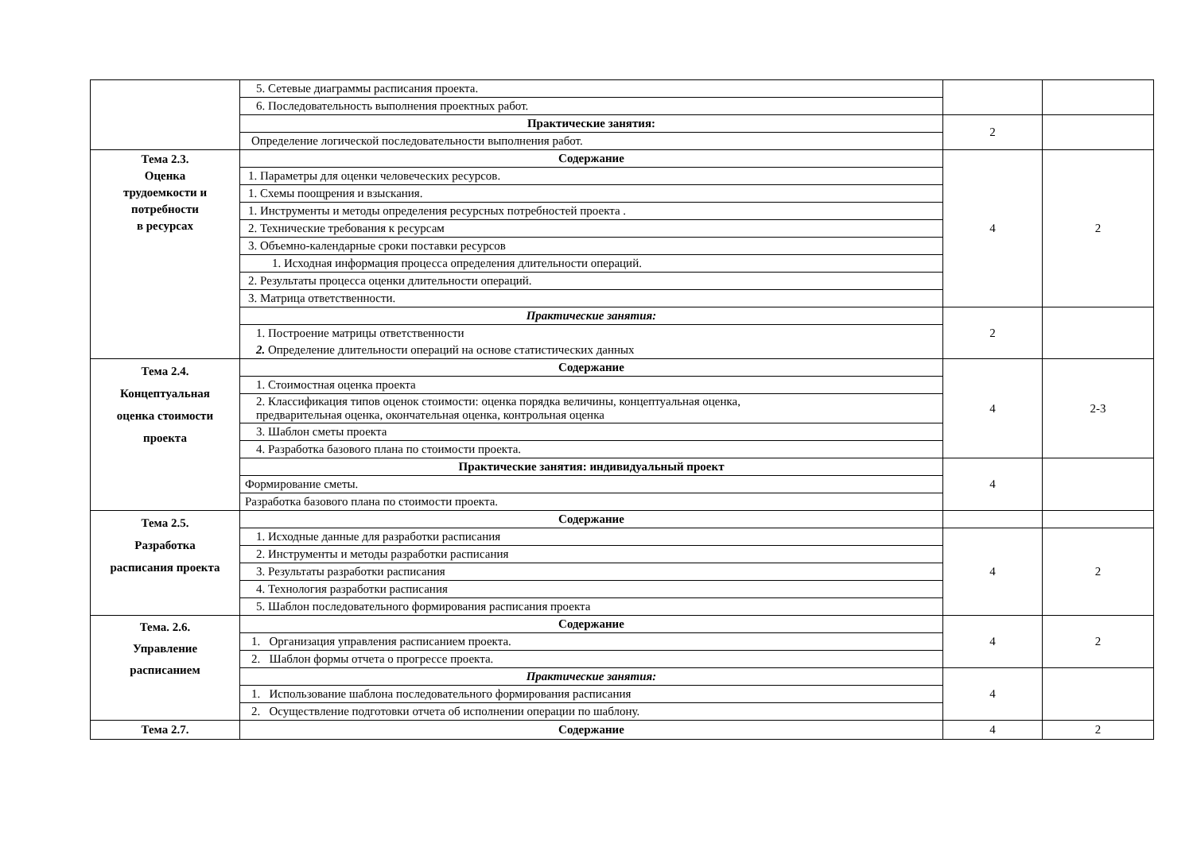| | 5. Сетевые диаграммы расписания проекта. | | |
| | 6. Последовательность выполнения проектных работ. | | |
| | Практические занятия: | 2 | |
| | Определение логической последовательности выполнения работ. | | |
| Тема 2.3. Оценка трудоемкости и потребности в ресурсах | Содержание | 4 | 2 |
| | 1. Параметры для оценки человеческих ресурсов. | | |
| | 1. Схемы поощрения и взыскания. | | |
| | 1. Инструменты и методы определения ресурсных потребностей проекта . | | |
| | 2. Технические требования к ресурсам | | |
| | 3. Объемно-календарные сроки поставки ресурсов | | |
| | 1. Исходная информация процесса определения длительности операций. | | |
| | 2. Результаты процесса оценки длительности операций. | | |
| | 3. Матрица ответственности. | | |
| | Практические занятия: | 2 | |
| | 1. Построение матрицы ответственности | | |
| | 2. Определение длительности операций на основе статистических данных | | |
| Тема 2.4. Концептуальная оценка стоимости проекта | Содержание | 4 | 2-3 |
| | 1. Стоимостная оценка проекта | | |
| | 2. Классификация типов оценок стоимости: оценка порядка величины, концептуальная оценка, предварительная оценка, окончательная оценка, контрольная оценка | | |
| | 3. Шаблон сметы проекта | | |
| | 4. Разработка базового плана по стоимости проекта. | | |
| | Практические занятия: индивидуальный проект | 4 | |
| | Формирование сметы. | | |
| | Разработка базового плана по стоимости проекта. | | |
| Тема 2.5. Разработка расписания проекта | Содержание | | |
| | 1. Исходные данные для разработки расписания | 4 | 2 |
| | 2. Инструменты и методы разработки расписания | | |
| | 3. Результаты разработки расписания | | |
| | 4. Технология разработки расписания | | |
| | 5. Шаблон последовательного формирования расписания проекта | | |
| Тема. 2.6. Управление расписанием | Содержание | 4 | 2 |
| | 1. Организация управления расписанием проекта. | | |
| | 2. Шаблон формы отчета о прогрессе проекта. | | |
| | Практические занятия: | 4 | |
| | 1. Использование шаблона последовательного формирования расписания | | |
| | 2. Осуществление подготовки отчета об исполнении операции по шаблону. | | |
| Тема 2.7. | Содержание | 4 | 2 |